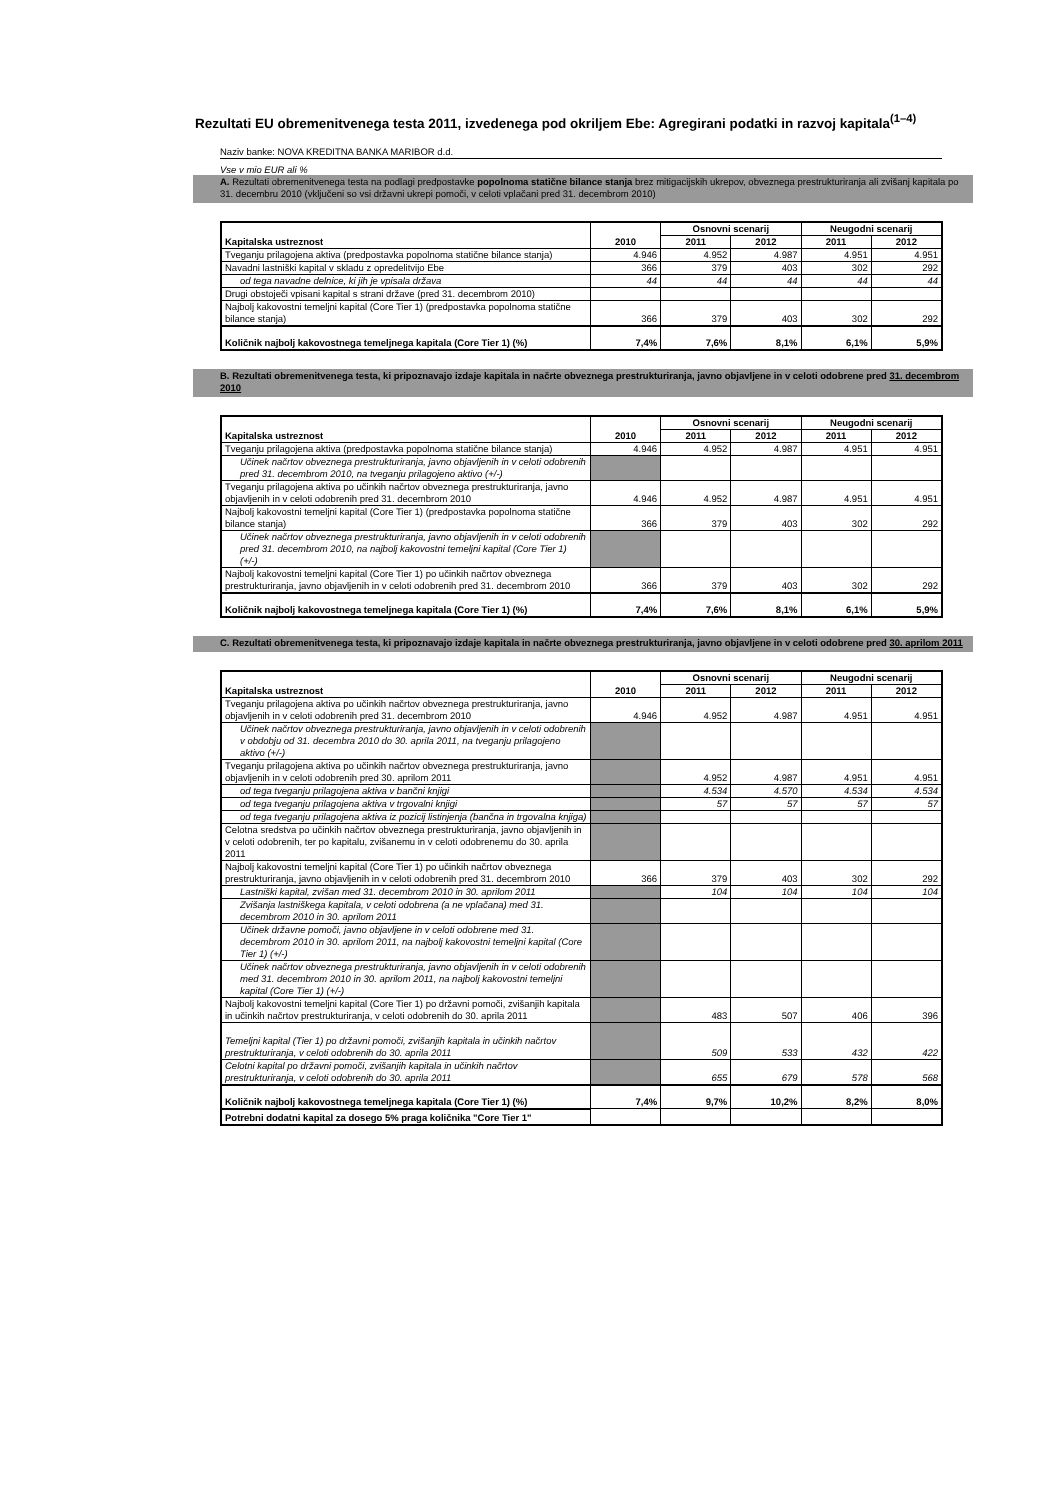Rezultati EU obremenitvenega testa 2011, izvedenega pod okriljem Ebe: Agregirani podatki in razvoj kapitala<sup>(1–4)</sup>
Naziv banke: NOVA KREDITNA BANKA MARIBOR d.d.
Vse v mio EUR ali %
A. Rezultati obremenitvenega testa na podlagi predpostavke popolnoma statične bilance stanja brez mitigacijskih ukrepov, obveznega prestrukturiranja ali zvišanj kapitala po 31. decembru 2010 (vključeni so vsi državni ukrepi pomoči, v celoti vplačani pred 31. decembrom 2010)
| Kapitalska ustreznost | 2010 | Osnovni scenarij | | Neugodni scenarij | |
| --- | --- | --- | --- | --- | --- |
| | | 2011 | 2012 | 2011 | 2012 |
| Tveganju prilagojena aktiva (predpostavka popolnoma statične bilance stanja) | 4.946 | 4.952 | 4.987 | 4.951 | 4.951 |
| Navadni lastniški kapital v skladu z opredelitvijo Ebe | 366 | 379 | 403 | 302 | 292 |
| od tega navadne delnice, ki jih je vpisala država | 44 | 44 | 44 | 44 | 44 |
| Drugi obstoječi vpisani kapital s strani države (pred 31. decembrom 2010) | | | | | |
| Najbolj kakovostni temeljni kapital (Core Tier 1) (predpostavka popolnoma statične bilance stanja) | 366 | 379 | 403 | 302 | 292 |
| Količnik najbolj kakovostnega temeljnega kapitala (Core Tier 1) (%) | 7,4% | 7,6% | 8,1% | 6,1% | 5,9% |
B. Rezultati obremenitvenega testa, ki pripoznavajo izdaje kapitala in načrte obveznega prestrukturiranja, javno objavljene in v celoti odobrene pred 31. decembrom 2010
| Kapitalska ustreznost | 2010 | Osnovni scenarij | | Neugodni scenarij | |
| --- | --- | --- | --- | --- | --- |
| | | 2011 | 2012 | 2011 | 2012 |
| Tveganju prilagojena aktiva (predpostavka popolnoma statične bilance stanja) | 4.946 | 4.952 | 4.987 | 4.951 | 4.951 |
| Učinek načrtov obveznega prestrukturiranja, javno objavljenih in v celoti odobrenih pred 31. decembrom 2010, na tveganju prilagojeno aktivo (+/-) | | | | | |
| Tveganju prilagojena aktiva po učinkih načrtov obveznega prestrukturiranja, javno objavljenih in v celoti odobrenih pred 31. decembrom 2010 | 4.946 | 4.952 | 4.987 | 4.951 | 4.951 |
| Najbolj kakovostni temeljni kapital (Core Tier 1) (predpostavka popolnoma statične bilance stanja) | 366 | 379 | 403 | 302 | 292 |
| Učinek načrtov obveznega prestrukturiranja, javno objavljenih in v celoti odobrenih pred 31. decembrom 2010, na najbolj kakovostni temeljni kapital (Core Tier 1) (+/-) | | | | | |
| Najbolj kakovostni temeljni kapital (Core Tier 1) po učinkih načrtov obveznega prestrukturiranja, javno objavljenih in v celoti odobrenih pred 31. decembrom 2010 | 366 | 379 | 403 | 302 | 292 |
| Količnik najbolj kakovostnega temeljnega kapitala (Core Tier 1) (%) | 7,4% | 7,6% | 8,1% | 6,1% | 5,9% |
C. Rezultati obremenitvenega testa, ki pripoznavajo izdaje kapitala in načrte obveznega prestrukturiranja, javno objavljene in v celoti odobrene pred 30. aprilom 2011
| Kapitalska ustreznost | 2010 | Osnovni scenarij | | Neugodni scenarij | |
| --- | --- | --- | --- | --- | --- |
| | | 2011 | 2012 | 2011 | 2012 |
| Tveganju prilagojena aktiva po učinkih načrtov obveznega prestrukturiranja, javno objavljenih in v celoti odobrenih pred 31. decembrom 2010 | 4.946 | 4.952 | 4.987 | 4.951 | 4.951 |
| Učinek načrtov obveznega prestrukturiranja, javno objavljenih in v celoti odobrenih v obdobju od 31. decembra 2010 do 30. aprila 2011, na tveganju prilagojeno aktivo (+/-) | | | | | |
| Tveganju prilagojena aktiva po učinkih načrtov obveznega prestrukturiranja, javno objavljenih in v celoti odobrenih pred 30. aprilom 2011 | | 4.952 | 4.987 | 4.951 | 4.951 |
| od tega tveganju prilagojena aktiva v bančni knjigi | | 4.534 | 4.570 | 4.534 | 4.534 |
| od tega tveganju prilagojena aktiva v trgovalni knjigi | | 57 | 57 | 57 | 57 |
| od tega tveganju prilagojena aktiva iz pozicij listinjenja (bančna in trgovalna knjiga) | | | | | |
| Celotna sredstva po učinkih načrtov obveznega prestrukturiranja, javno objavljenih in v celoti odobrenih, ter po kapitalu, zvišanemu in v celoti odobrenemu do 30. aprila 2011 | | | | | |
| Najbolj kakovostni temeljni kapital (Core Tier 1) po učinkih načrtov obveznega prestrukturiranja, javno objavljenih in v celoti odobrenih pred 31. decembrom 2010 | 366 | 379 | 403 | 302 | 292 |
| Lastniški kapital, zvišan med 31. decembrom 2010 in 30. aprilom 2011 | | 104 | 104 | 104 | 104 |
| Zvišanja lastniškega kapitala, v celoti odobrena (a ne vplačana) med 31. decembrom 2010 in 30. aprilom 2011 | | | | | |
| Učinek državne pomoči, javno objavljene in v celoti odobrene med 31. decembrom 2010 in 30. aprilom 2011, na najbolj kakovostni temeljni kapital (Core Tier 1) (+/-) | | | | | |
| Učinek načrtov obveznega prestrukturiranja, javno objavljenih in v celoti odobrenih med 31. decembrom 2010 in 30. aprilom 2011, na najbolj kakovostni temeljni kapital (Core Tier 1) (+/-) | | | | | |
| Najbolj kakovostni temeljni kapital (Core Tier 1) po državni pomoči, zvišanjih kapitala in učinkih načrtov prestrukturiranja, v celoti odobrenih do 30. aprila 2011 | | 483 | 507 | 406 | 396 |
| Temeljni kapital (Tier 1) po državni pomoči, zvišanjih kapitala in učinkih načrtov prestrukturiranja, v celoti odobrenih do 30. aprila 2011 | | 509 | 533 | 432 | 422 |
| Celotni kapital po državni pomoči, zvišanjih kapitala in učinkih načrtov prestrukturiranja, v celoti odobrenih do 30. aprila 2011 | | 655 | 679 | 578 | 568 |
| Količnik najbolj kakovostnega temeljnega kapitala (Core Tier 1) (%) | 7,4% | 9,7% | 10,2% | 8,2% | 8,0% |
| Potrebni dodatni kapital za dosego 5% praga količnika "Core Tier 1" | | | | | |